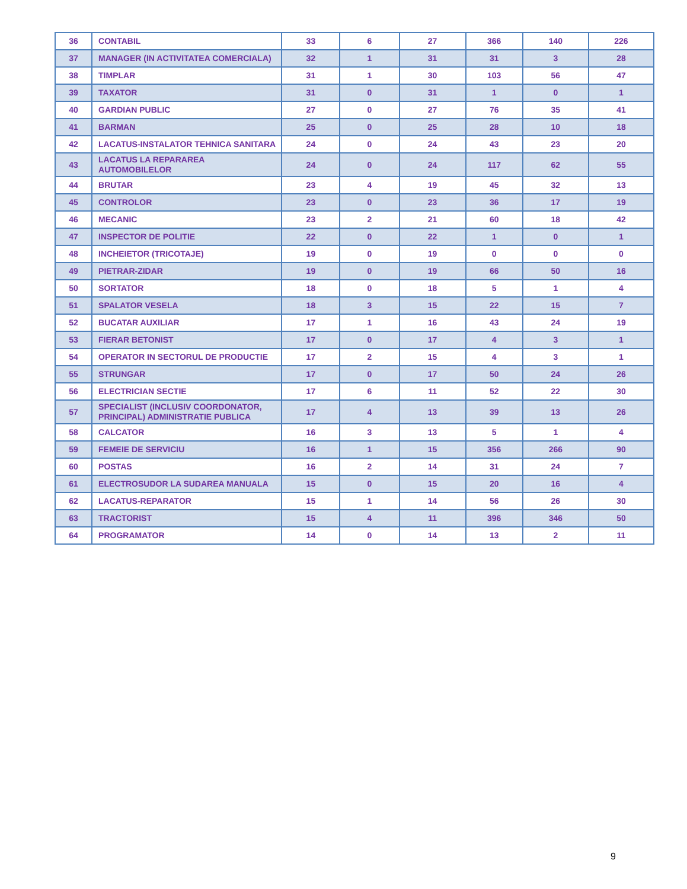| 36 | CONTABIL | 33 | 6 | 27 | 366 | 140 | 226 |
| 37 | MANAGER (IN ACTIVITATEA COMERCIALA) | 32 | 1 | 31 | 31 | 3 | 28 |
| 38 | TIMPLAR | 31 | 1 | 30 | 103 | 56 | 47 |
| 39 | TAXATOR | 31 | 0 | 31 | 1 | 0 | 1 |
| 40 | GARDIAN PUBLIC | 27 | 0 | 27 | 76 | 35 | 41 |
| 41 | BARMAN | 25 | 0 | 25 | 28 | 10 | 18 |
| 42 | LACATUS-INSTALATOR TEHNICA SANITARA | 24 | 0 | 24 | 43 | 23 | 20 |
| 43 | LACATUS LA REPARAREA AUTOMOBILELOR | 24 | 0 | 24 | 117 | 62 | 55 |
| 44 | BRUTAR | 23 | 4 | 19 | 45 | 32 | 13 |
| 45 | CONTROLOR | 23 | 0 | 23 | 36 | 17 | 19 |
| 46 | MECANIC | 23 | 2 | 21 | 60 | 18 | 42 |
| 47 | INSPECTOR DE POLITIE | 22 | 0 | 22 | 1 | 0 | 1 |
| 48 | INCHEIETOR (TRICOTAJE) | 19 | 0 | 19 | 0 | 0 | 0 |
| 49 | PIETRAR-ZIDAR | 19 | 0 | 19 | 66 | 50 | 16 |
| 50 | SORTATOR | 18 | 0 | 18 | 5 | 1 | 4 |
| 51 | SPALATOR VESELA | 18 | 3 | 15 | 22 | 15 | 7 |
| 52 | BUCATAR AUXILIAR | 17 | 1 | 16 | 43 | 24 | 19 |
| 53 | FIERAR BETONIST | 17 | 0 | 17 | 4 | 3 | 1 |
| 54 | OPERATOR IN SECTORUL DE PRODUCTIE | 17 | 2 | 15 | 4 | 3 | 1 |
| 55 | STRUNGAR | 17 | 0 | 17 | 50 | 24 | 26 |
| 56 | ELECTRICIAN SECTIE | 17 | 6 | 11 | 52 | 22 | 30 |
| 57 | SPECIALIST (INCLUSIV COORDONATOR, PRINCIPAL) ADMINISTRATIE PUBLICA | 17 | 4 | 13 | 39 | 13 | 26 |
| 58 | CALCATOR | 16 | 3 | 13 | 5 | 1 | 4 |
| 59 | FEMEIE DE SERVICIU | 16 | 1 | 15 | 356 | 266 | 90 |
| 60 | POSTAS | 16 | 2 | 14 | 31 | 24 | 7 |
| 61 | ELECTROSUDOR LA SUDAREA MANUALA | 15 | 0 | 15 | 20 | 16 | 4 |
| 62 | LACATUS-REPARATOR | 15 | 1 | 14 | 56 | 26 | 30 |
| 63 | TRACTORIST | 15 | 4 | 11 | 396 | 346 | 50 |
| 64 | PROGRAMATOR | 14 | 0 | 14 | 13 | 2 | 11 |
9